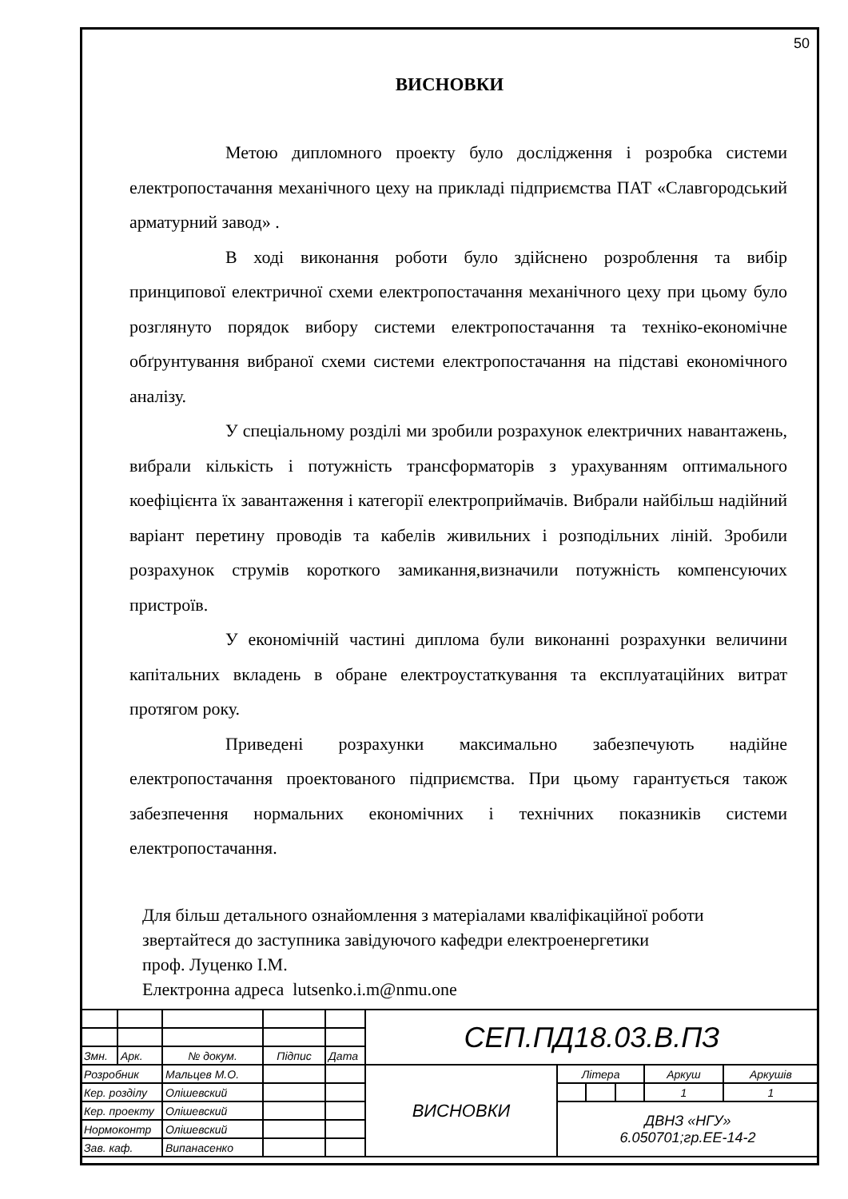50
ВИСНОВКИ
Метою дипломного проекту було дослідження і розробка системи електропостачання механічного цеху на прикладі підприємства ПАТ «Славгородський арматурний завод» .
В ході виконання роботи було здійснено розроблення та вибір принципової електричної схеми електропостачання механічного цеху при цьому було розглянуто порядок вибору системи електропостачання та техніко-економічне обґрунтування вибраної схеми системи електропостачання на підставі економічного аналізу.
У спеціальному розділі ми зробили розрахунок електричних навантажень, вибрали кількість і потужність трансформаторів з урахуванням оптимального коефіцієнта їх завантаження і категорії електроприймачів. Вибрали найбільш надійний варіант перетину проводів та кабелів живильних і розподільних ліній. Зробили розрахунок струмів короткого замикання,визначили потужність компенсуючих пристроїв.
У економічній частині диплома були виконанні розрахунки величини капітальних вкладень в обране електроустаткування та експлуатаційних витрат протягом року.
Приведені розрахунки максимально забезпечують надійне електропостачання проектованого підприємства. При цьому гарантується також забезпечення нормальних економічних і технічних показників системи електропостачання.
Для більш детального ознайомлення з матеріалами кваліфікаційної роботи
звертайтеся до заступника завідуючого кафедри електроенергетики
проф. Луценко І.М.
Електронна адреса lutsenko.i.m@nmu.one
| | | | | | СЕП.ПД18.03.В.ПЗ | | | | | |
| Змн. | Арк. | № докум. | Підпис | Дата | | | | | | |
| Розробник | | Мальцев М.О. | | | ВИСНОВКИ | Літера | | | Аркуш | Аркушів |
| Кер. розділу | | Олішевский | | | | | | | 1 | 1 |
| Кер. проекту | | Олішевский | | | | ДВНЗ «НГУ» 6.050701;гр.ЕЕ-14-2 | | | | |
| Нормоконтр | | Олішевский | | | | | | | | |
| Зав. каф. | | Випанасенко | | | | | | | | |